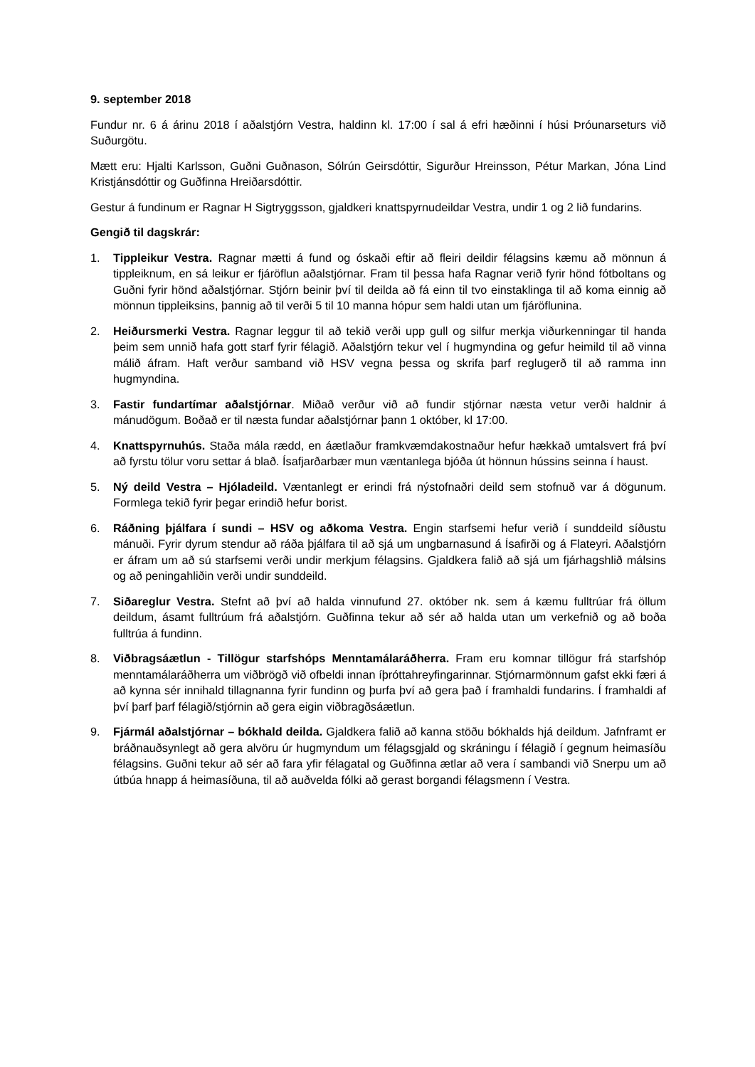9. september 2018
Fundur nr. 6 á árinu 2018 í aðalstjórn Vestra, haldinn kl. 17:00 í sal á efri hæðinni í húsi Þróunarseturs við Suðurgötu.
Mætt eru: Hjalti Karlsson, Guðni Guðnason, Sólrún Geirsdóttir, Sigurður Hreinsson, Pétur Markan, Jóna Lind Kristjánsdóttir og Guðfinna Hreiðarsdóttir.
Gestur á fundinum er Ragnar H Sigtryggsson, gjaldkeri knattspyrnudeildar Vestra, undir 1 og 2 lið fundarins.
Gengið til dagskrár:
1. Tippleikur Vestra. Ragnar mætti á fund og óskaði eftir að fleiri deildir félagsins kæmu að mönnun á tippleiknum, en sá leikur er fjáröflun aðalstjórnar. Fram til þessa hafa Ragnar verið fyrir hönd fótboltans og Guðni fyrir hönd aðalstjórnar. Stjórn beinir því til deilda að fá einn til tvo einstaklinga til að koma einnig að mönnun tippleiksins, þannig að til verði 5 til 10 manna hópur sem haldi utan um fjáröflunina.
2. Heiðursmerki Vestra. Ragnar leggur til að tekið verði upp gull og silfur merkja viðurkenningar til handa þeim sem unnið hafa gott starf fyrir félagið. Aðalstjórn tekur vel í hugmyndina og gefur heimild til að vinna málið áfram. Haft verður samband við HSV vegna þessa og skrifa þarf reglugerð til að ramma inn hugmyndina.
3. Fastir fundartímar aðalstjórnar. Miðað verður við að fundir stjórnar næsta vetur verði haldnir á mánudögum. Boðað er til næsta fundar aðalstjórnar þann 1 október, kl 17:00.
4. Knattspyrnuhús. Staða mála rædd, en áætlaður framkvæmdakostnaður hefur hækkað umtalsvert frá því að fyrstu tölur voru settar á blað. Ísafjarðarbær mun væntanlega bjóða út hönnun hússins seinna í haust.
5. Ný deild Vestra – Hjóladeild. Væntanlegt er erindi frá nýstofnaðri deild sem stofnuð var á dögunum. Formlega tekið fyrir þegar erindið hefur borist.
6. Ráðning þjálfara í sundi – HSV og aðkoma Vestra. Engin starfsemi hefur verið í sunddeild síðustu mánuði. Fyrir dyrum stendur að ráða þjálfara til að sjá um ungbarnasund á Ísafirði og á Flateyri. Aðalstjórn er áfram um að sú starfsemi verði undir merkjum félagsins. Gjaldkera falið að sjá um fjárhagshlið málsins og að peningahliðin verði undir sunddeild.
7. Siðareglur Vestra. Stefnt að því að halda vinnufund 27. október nk. sem á kæmu fulltrúar frá öllum deildum, ásamt fulltrúum frá aðalstjórn. Guðfinna tekur að sér að halda utan um verkefnið og að boða fulltrúa á fundinn.
8. Viðbragsáætlun - Tillögur starfshóps Menntamálaráðherra. Fram eru komnar tillögur frá starfshóp menntamálaráðherra um viðbrögð við ofbeldi innan íþróttahreyfingarinnar. Stjórnarmönnum gafst ekki færi á að kynna sér innihald tillagnanna fyrir fundinn og þurfa því að gera það í framhaldi fundarins. Í framhaldi af því þarf þarf félagið/stjórnin að gera eigin viðbragðsáætlun.
9. Fjármál aðalstjórnar – bókhald deilda. Gjaldkera falið að kanna stöðu bókhalds hjá deildum. Jafnframt er bráðnauðsynlegt að gera alvöru úr hugmyndum um félagsgjald og skráningu í félagið í gegnum heimasíðu félagsins. Guðni tekur að sér að fara yfir félagatal og Guðfinna ætlar að vera í sambandi við Snerpu um að útbúa hnapp á heimasíðuna, til að auðvelda fólki að gerast borgandi félagsmenn í Vestra.